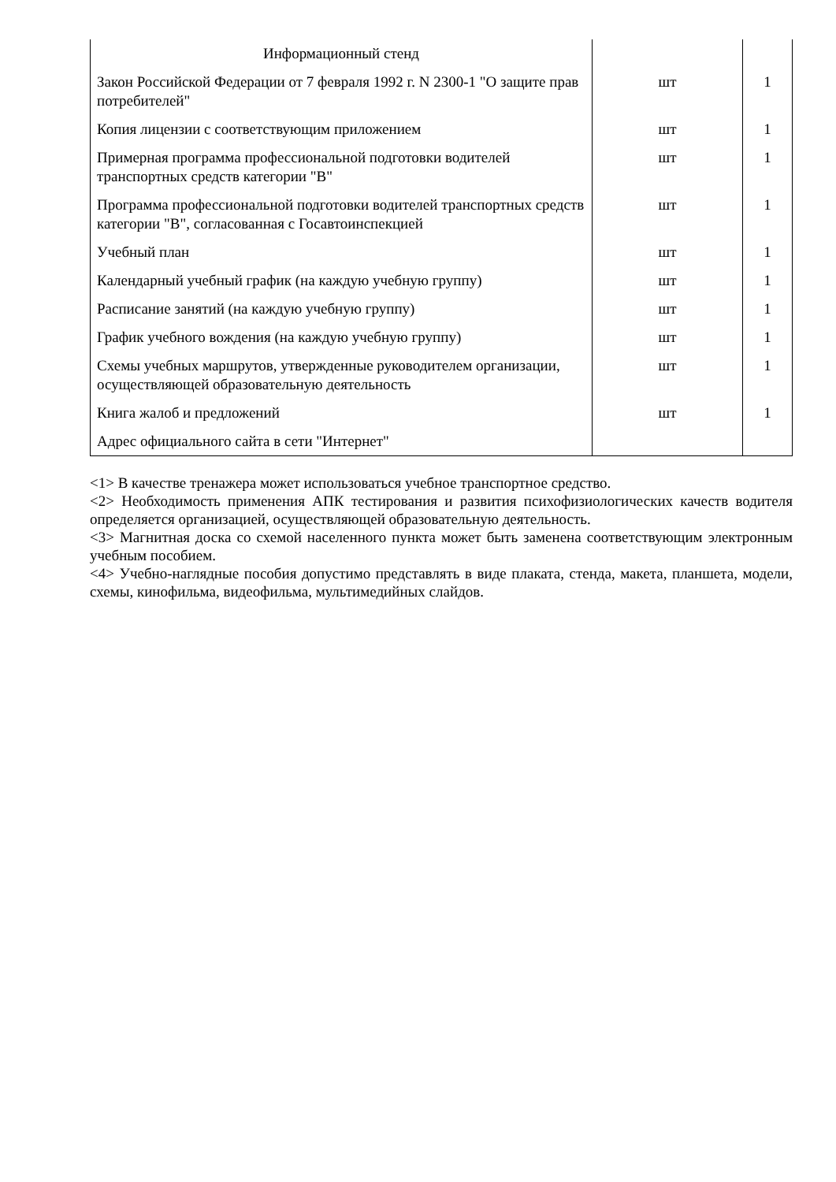| Информационный стенд | | |
| Закон Российской Федерации от 7 февраля 1992 г. N 2300-1 "О защите прав потребителей" | шт | 1 |
| Копия лицензии с соответствующим приложением | шт | 1 |
| Примерная программа профессиональной подготовки водителей транспортных средств категории "B" | шт | 1 |
| Программа профессиональной подготовки водителей транспортных средств категории "B", согласованная с Госавтоинспекцией | шт | 1 |
| Учебный план | шт | 1 |
| Календарный учебный график (на каждую учебную группу) | шт | 1 |
| Расписание занятий (на каждую учебную группу) | шт | 1 |
| График учебного вождения (на каждую учебную группу) | шт | 1 |
| Схемы учебных маршрутов, утвержденные руководителем организации, осуществляющей образовательную деятельность | шт | 1 |
| Книга жалоб и предложений | шт | 1 |
| Адрес официального сайта в сети "Интернет" | | |
<1> В качестве тренажера может использоваться учебное транспортное средство.
<2> Необходимость применения АПК тестирования и развития психофизиологических качеств водителя определяется организацией, осуществляющей образовательную деятельность.
<3> Магнитная доска со схемой населенного пункта может быть заменена соответствующим электронным учебным пособием.
<4> Учебно-наглядные пособия допустимо представлять в виде плаката, стенда, макета, планшета, модели, схемы, кинофильма, видеофильма, мультимедийных слайдов.